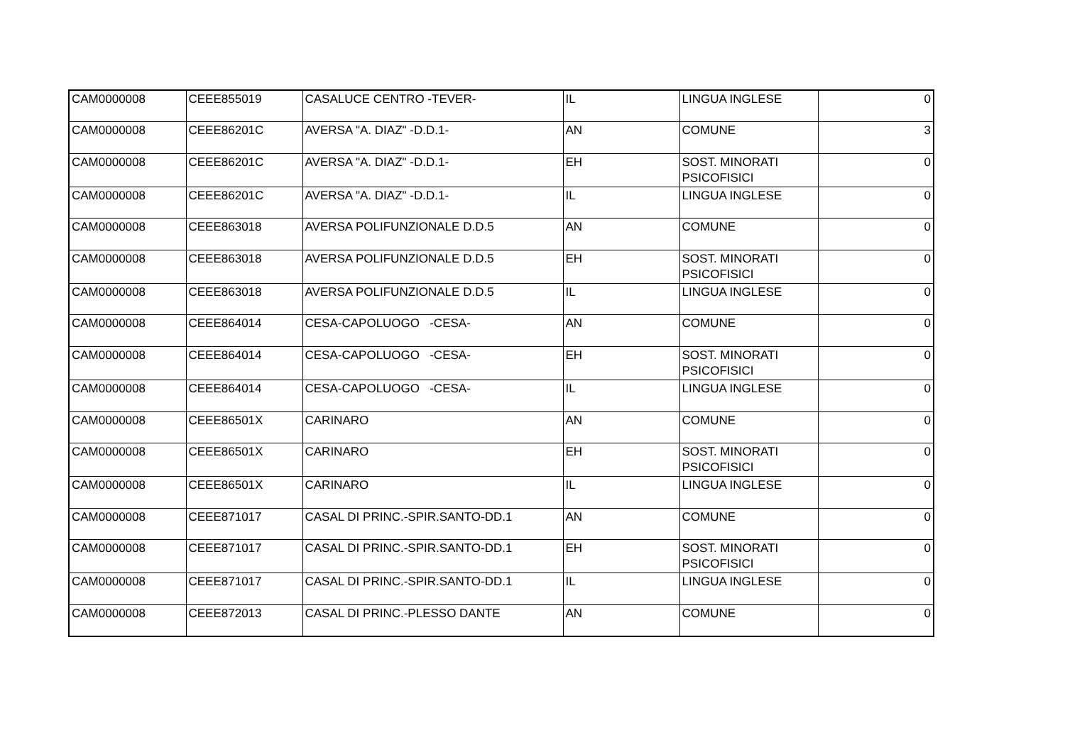| CAM0000008 | CEEE855019 | CASALUCE CENTRO -TEVER- | IL | LINGUA INGLESE | 0 |
| CAM0000008 | CEEE86201C | AVERSA "A. DIAZ" -D.D.1- | AN | COMUNE | 3 |
| CAM0000008 | CEEE86201C | AVERSA "A. DIAZ" -D.D.1- | EH | SOST. MINORATI PSICOFISICI | 0 |
| CAM0000008 | CEEE86201C | AVERSA "A. DIAZ" -D.D.1- | IL | LINGUA INGLESE | 0 |
| CAM0000008 | CEEE863018 | AVERSA POLIFUNZIONALE D.D.5 | AN | COMUNE | 0 |
| CAM0000008 | CEEE863018 | AVERSA POLIFUNZIONALE D.D.5 | EH | SOST. MINORATI PSICOFISICI | 0 |
| CAM0000008 | CEEE863018 | AVERSA POLIFUNZIONALE D.D.5 | IL | LINGUA INGLESE | 0 |
| CAM0000008 | CEEE864014 | CESA-CAPOLUOGO -CESA- | AN | COMUNE | 0 |
| CAM0000008 | CEEE864014 | CESA-CAPOLUOGO -CESA- | EH | SOST. MINORATI PSICOFISICI | 0 |
| CAM0000008 | CEEE864014 | CESA-CAPOLUOGO -CESA- | IL | LINGUA INGLESE | 0 |
| CAM0000008 | CEEE86501X | CARINARO | AN | COMUNE | 0 |
| CAM0000008 | CEEE86501X | CARINARO | EH | SOST. MINORATI PSICOFISICI | 0 |
| CAM0000008 | CEEE86501X | CARINARO | IL | LINGUA INGLESE | 0 |
| CAM0000008 | CEEE871017 | CASAL DI PRINC.-SPIR.SANTO-DD.1 | AN | COMUNE | 0 |
| CAM0000008 | CEEE871017 | CASAL DI PRINC.-SPIR.SANTO-DD.1 | EH | SOST. MINORATI PSICOFISICI | 0 |
| CAM0000008 | CEEE871017 | CASAL DI PRINC.-SPIR.SANTO-DD.1 | IL | LINGUA INGLESE | 0 |
| CAM0000008 | CEEE872013 | CASAL DI PRINC.-PLESSO DANTE | AN | COMUNE | 0 |